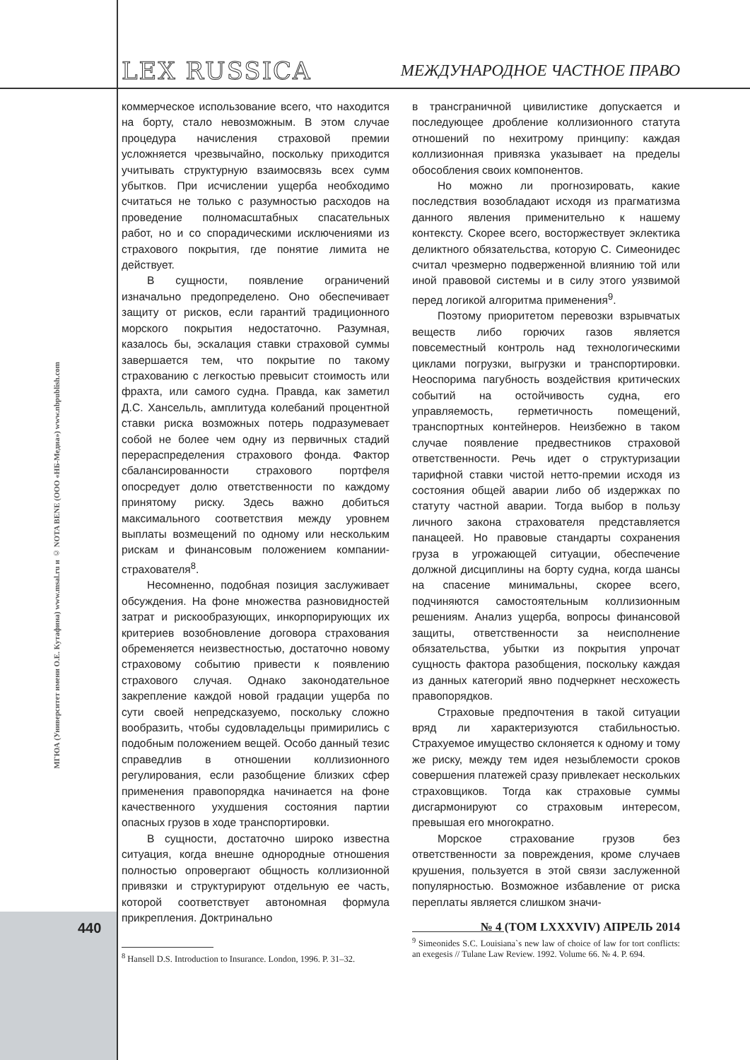LEX RUSSICA
МЕЖДУНАРОДНОЕ ЧАСТНОЕ ПРАВО
МГЮА (Университет имени О.Е. Кутафина) www.msal.ru и © NOTA BENE (ООО «НБ-Медиа») www.nbpublish.com
коммерческое использование всего, что находится на борту, стало невозможным. В этом случае процедура начисления страховой премии усложняется чрезвычайно, поскольку приходится учитывать структурную взаимосвязь всех сумм убытков. При исчислении ущерба необходимо считаться не только с разумностью расходов на проведение полномасштабных спасательных работ, но и со спорадическими исключениями из страхового покрытия, где понятие лимита не действует.
В сущности, появление ограничений изначально предопределено. Оно обеспечивает защиту от рисков, если гарантий традиционного морского покрытия недостаточно. Разумная, казалось бы, эскалация ставки страховой суммы завершается тем, что покрытие по такому страхованию с легкостью превысит стоимость или фрахта, или самого судна. Правда, как заметил Д.С. Хансельль, амплитуда колебаний процентной ставки риска возможных потерь подразумевает собой не более чем одну из первичных стадий перераспределения страхового фонда. Фактор сбалансированности страхового портфеля опосредует долю ответственности по каждому принятому риску. Здесь важно добиться максимального соответствия между уровнем выплаты возмещений по одному или нескольким рискам и финансовым положением компании-страхователя<sup>8</sup>.
Несомненно, подобная позиция заслуживает обсуждения. На фоне множества разновидностей затрат и рискообразующих, инкорпорирующих их критериев возобновление договора страхования обременяется неизвестностью, достаточно новому страховому событию привести к появлению страхового случая. Однако законодательное закрепление каждой новой градации ущерба по сути своей непредсказуемо, поскольку сложно вообразить, чтобы судовладельцы примирились с подобным положением вещей. Особо данный тезис справедлив в отношении коллизионного регулирования, если разобщение близких сфер применения правопорядка начинается на фоне качественного ухудшения состояния партии опасных грузов в ходе транспортировки.
В сущности, достаточно широко известна ситуация, когда внешне однородные отношения полностью опровергают общность коллизионной привязки и структурируют отдельную ее часть, которой соответствует автономная формула прикрепления. Доктринально
<sup>8</sup> Hansell D.S. Introduction to Insurance. London, 1996. P. 31–32.
в трансграничной цивилистике допускается и последующее дробление коллизионного статута отношений по нехитрому принципу: каждая коллизионная привязка указывает на пределы обособления своих компонентов.
Но можно ли прогнозировать, какие последствия возобладают исходя из прагматизма данного явления применительно к нашему контексту. Скорее всего, восторжествует эклектика деликтного обязательства, которую С. Симеонидес считал чрезмерно подверженной влиянию той или иной правовой системы и в силу этого уязвимой перед логикой алгоритма применения<sup>9</sup>.
Поэтому приоритетом перевозки взрывчатых веществ либо горючих газов является повсеместный контроль над технологическими циклами погрузки, выгрузки и транспортировки. Неоспорима пагубность воздействия критических событий на остойчивость судна, его управляемость, герметичность помещений, транспортных контейнеров. Неизбежно в таком случае появление предвестников страховой ответственности. Речь идет о структуризации тарифной ставки чистой нетто-премии исходя из состояния общей аварии либо об издержках по статуту частной аварии. Тогда выбор в пользу личного закона страхователя представляется панацеей. Но правовые стандарты сохранения груза в угрожающей ситуации, обеспечение должной дисциплины на борту судна, когда шансы на спасение минимальны, скорее всего, подчиняются самостоятельным коллизионным решениям. Анализ ущерба, вопросы финансовой защиты, ответственности за неисполнение обязательства, убытки из покрытия упрочат сущность фактора разобщения, поскольку каждая из данных категорий явно подчеркнет несхожесть правопорядков.
Страховые предпочтения в такой ситуации вряд ли характеризуются стабильностью. Страхуемое имущество склоняется к одному и тому же риску, между тем идея незыблемости сроков совершения платежей сразу привлекает нескольких страховщиков. Тогда как страховые суммы дисгармонируют со страховым интересом, превышая его многократно.
Морское страхование грузов без ответственности за повреждения, кроме случаев крушения, пользуется в этой связи заслуженной популярностью. Возможное избавление от риска переплаты является слишком значи-
<sup>9</sup> Simeonides S.C. Louisiana`s new law of choice of law for tort conflicts: an exegesis // Tulane Law Review. 1992. Volume 66. № 4. P. 694.
440
№ 4 (ТОМ LXXXVIV) АПРЕЛЬ 2014